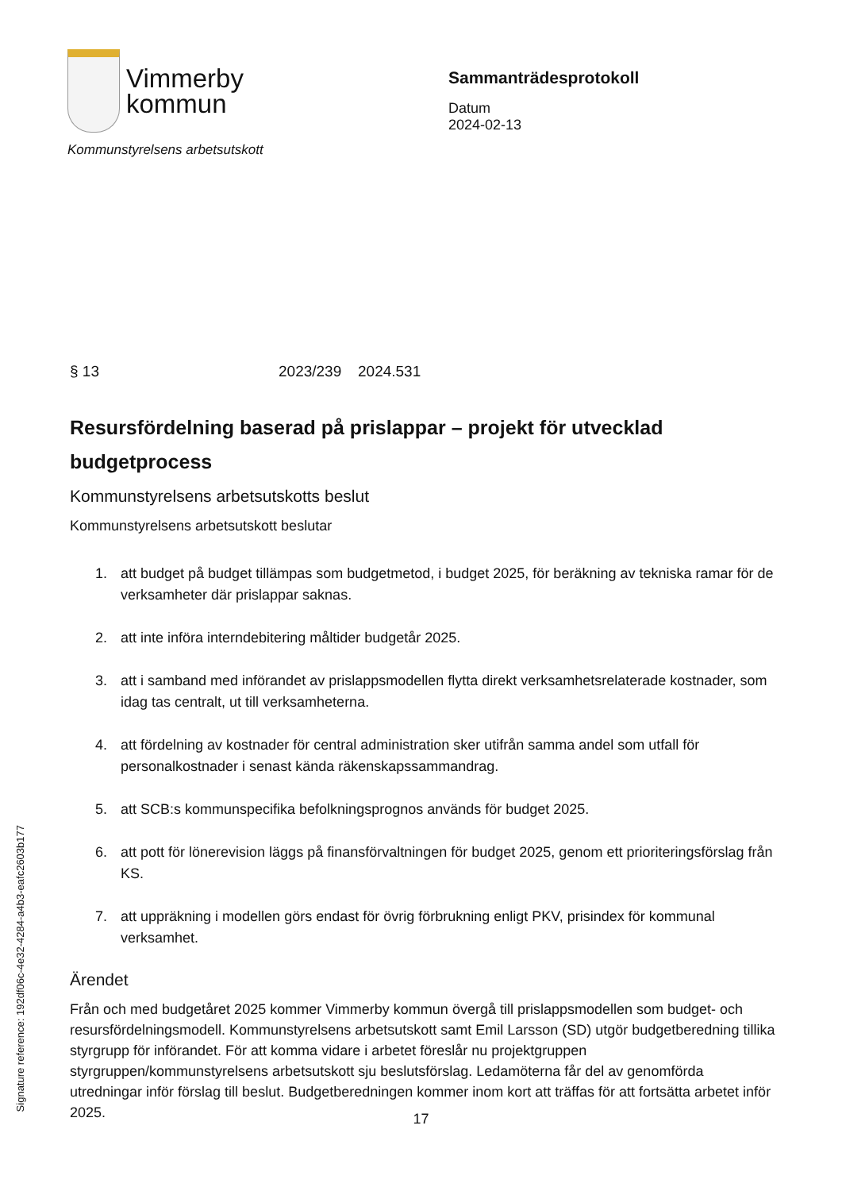Vimmerby
kommun
Kommunstyrelsens arbetsutskott
Sammanträdesprotokoll
Datum
2024-02-13
§ 13 2023/239 2024.531
Resursfördelning baserad på prislappar – projekt för utvecklad budgetprocess
Kommunstyrelsens arbetsutskotts beslut
Kommunstyrelsens arbetsutskott beslutar
1. att budget på budget tillämpas som budgetmetod, i budget 2025, för beräkning av tekniska ramar för de verksamheter där prislappar saknas.
2. att inte införa interndebitering måltider budgetår 2025.
3. att i samband med införandet av prislappsmodellen flytta direkt verksamhetsrelaterade kostnader, som idag tas centralt, ut till verksamheterna.
4. att fördelning av kostnader för central administration sker utifrån samma andel som utfall för personalkostnader i senast kända räkenskapssammandrag.
5. att SCB:s kommunspecifika befolkningsprognos används för budget 2025.
6. att pott för lönerevision läggs på finansförvaltningen för budget 2025, genom ett prioriteringsförslag från KS.
7. att uppräkning i modellen görs endast för övrig förbrukning enligt PKV, prisindex för kommunal verksamhet.
Ärendet
Från och med budgetåret 2025 kommer Vimmerby kommun övergå till prislappsmodellen som budget- och resursfördelningsmodell. Kommunstyrelsens arbetsutskott samt Emil Larsson (SD) utgör budgetberedning tillika styrgrupp för införandet. För att komma vidare i arbetet föreslår nu projektgruppen styrgruppen/kommunstyrelsens arbetsutskott sju beslutsförslag. Ledamöterna får del av genomförda utredningar inför förslag till beslut. Budgetberedningen kommer inom kort att träffas för att fortsätta arbetet inför 2025.
Signature reference: 192df06c-4e32-4284-a4b3-eafc2603b177
17